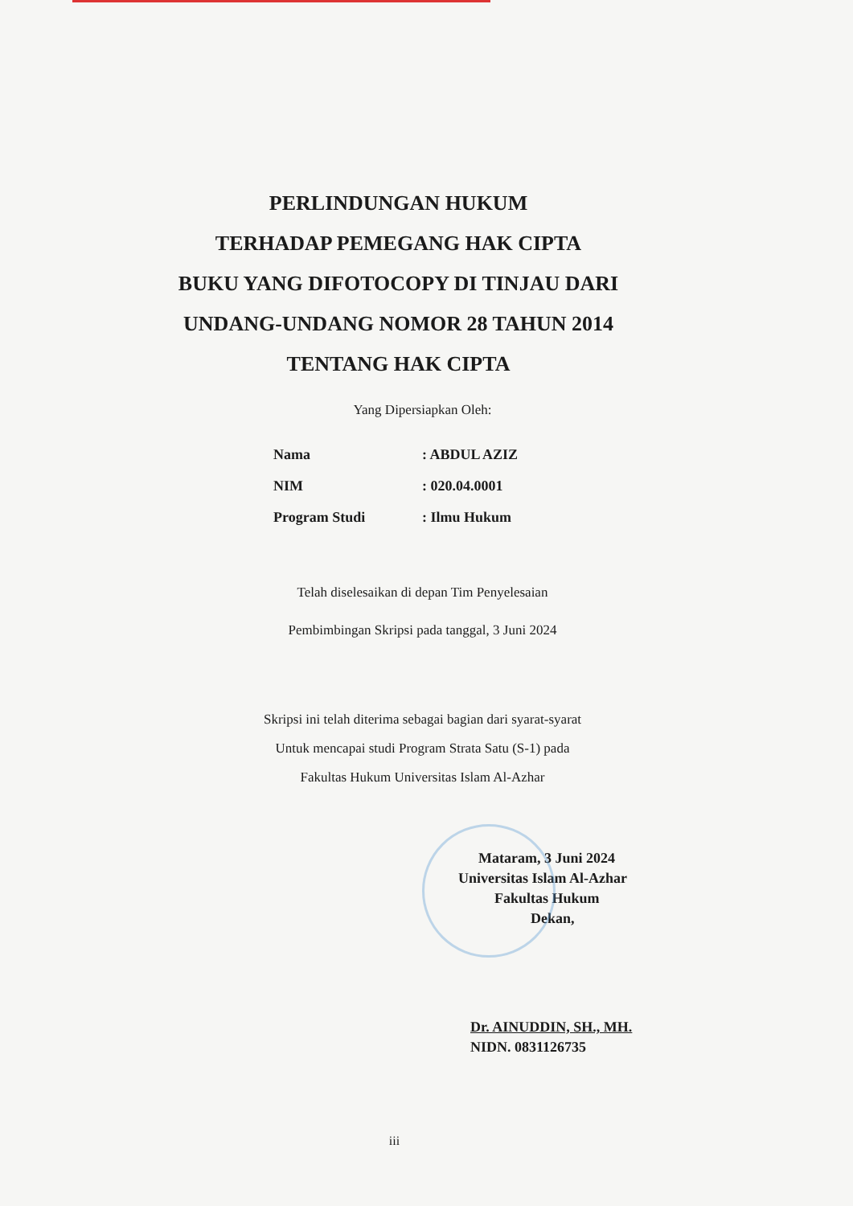PERLINDUNGAN HUKUM
TERHADAP PEMEGANG HAK CIPTA
BUKU YANG DIFOTOCOPY DI TINJAU DARI
UNDANG-UNDANG NOMOR 28 TAHUN 2014
TENTANG HAK CIPTA
Yang Dipersiapkan Oleh:
| Nama | : ABDUL AZIZ |
| NIM | : 020.04.0001 |
| Program Studi | : Ilmu Hukum |
Telah diselesaikan di depan Tim Penyelesaian
Pembimbingan Skripsi pada tanggal, 3 Juni 2024
Skripsi ini telah diterima sebagai bagian dari syarat-syarat
Untuk mencapai studi Program Strata Satu (S-1) pada
Fakultas Hukum Universitas Islam Al-Azhar
Mataram, 3 Juni 2024
Universitas Islam Al-Azhar
Fakultas Hukum
Dekan,
Dr. AINUDDIN, SH., MH.
NIDN. 0831126735
iii